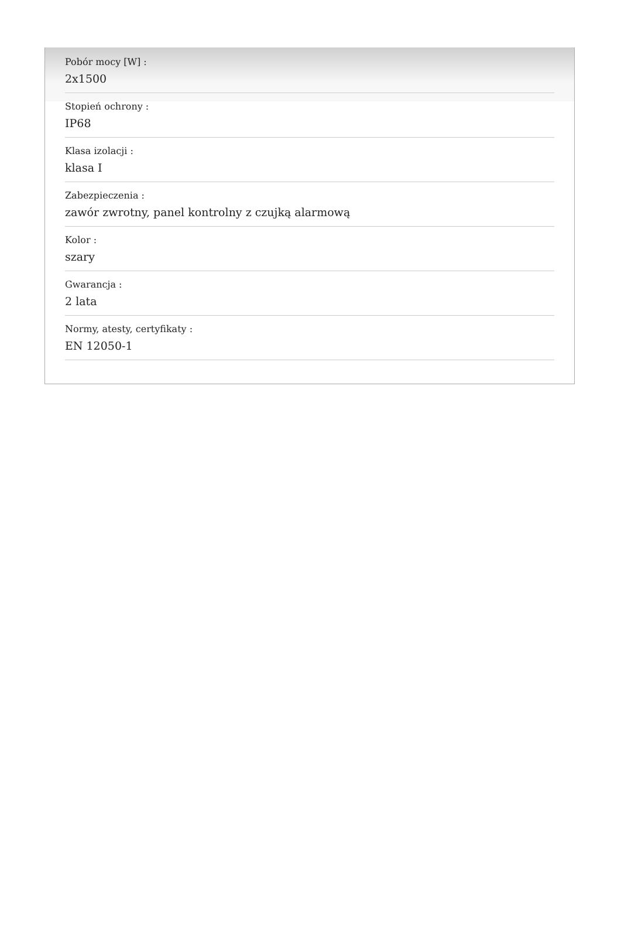Pobór mocy [W] :
2x1500
Stopień ochrony :
IP68
Klasa izolacji :
klasa I
Zabezpieczenia :
zawór zwrotny, panel kontrolny z czujką alarmową
Kolor :
szary
Gwarancja :
2 lata
Normy, atesty, certyfikaty :
EN 12050-1